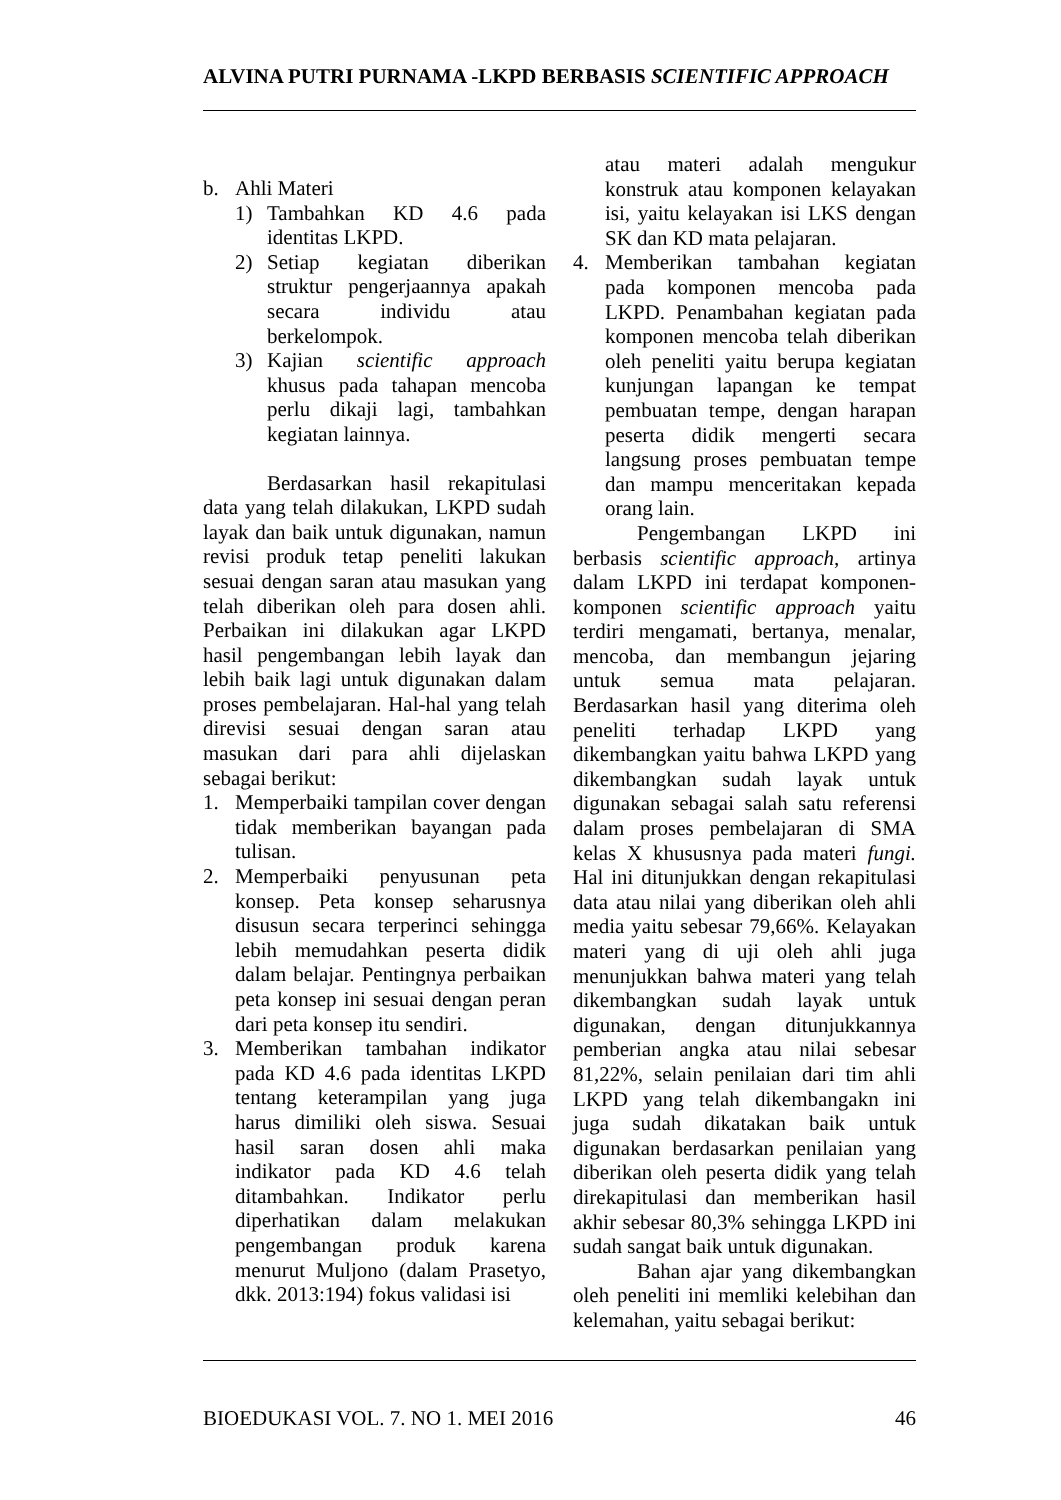ALVINA PUTRI PURNAMA -LKPD BERBASIS SCIENTIFIC APPROACH
b. Ahli Materi
1) Tambahkan KD 4.6 pada identitas LKPD.
2) Setiap kegiatan diberikan struktur pengerjaannya apakah secara individu atau berkelompok.
3) Kajian scientific approach khusus pada tahapan mencoba perlu dikaji lagi, tambahkan kegiatan lainnya.
Berdasarkan hasil rekapitulasi data yang telah dilakukan, LKPD sudah layak dan baik untuk digunakan, namun revisi produk tetap peneliti lakukan sesuai dengan saran atau masukan yang telah diberikan oleh para dosen ahli. Perbaikan ini dilakukan agar LKPD hasil pengembangan lebih layak dan lebih baik lagi untuk digunakan dalam proses pembelajaran. Hal-hal yang telah direvisi sesuai dengan saran atau masukan dari para ahli dijelaskan sebagai berikut:
1. Memperbaiki tampilan cover dengan tidak memberikan bayangan pada tulisan.
2. Memperbaiki penyusunan peta konsep. Peta konsep seharusnya disusun secara terperinci sehingga lebih memudahkan peserta didik dalam belajar. Pentingnya perbaikan peta konsep ini sesuai dengan peran dari peta konsep itu sendiri.
3. Memberikan tambahan indikator pada KD 4.6 pada identitas LKPD tentang keterampilan yang juga harus dimiliki oleh siswa. Sesuai hasil saran dosen ahli maka indikator pada KD 4.6 telah ditambahkan. Indikator perlu diperhatikan dalam melakukan pengembangan produk karena menurut Muljono (dalam Prasetyo, dkk. 2013:194) fokus validasi isi
atau materi adalah mengukur konstruk atau komponen kelayakan isi, yaitu kelayakan isi LKS dengan SK dan KD mata pelajaran.
4. Memberikan tambahan kegiatan pada komponen mencoba pada LKPD. Penambahan kegiatan pada komponen mencoba telah diberikan oleh peneliti yaitu berupa kegiatan kunjungan lapangan ke tempat pembuatan tempe, dengan harapan peserta didik mengerti secara langsung proses pembuatan tempe dan mampu menceritakan kepada orang lain.
Pengembangan LKPD ini berbasis scientific approach, artinya dalam LKPD ini terdapat komponen-komponen scientific approach yaitu terdiri mengamati, bertanya, menalar, mencoba, dan membangun jejaring untuk semua mata pelajaran. Berdasarkan hasil yang diterima oleh peneliti terhadap LKPD yang dikembangkan yaitu bahwa LKPD yang dikembangkan sudah layak untuk digunakan sebagai salah satu referensi dalam proses pembelajaran di SMA kelas X khususnya pada materi fungi. Hal ini ditunjukkan dengan rekapitulasi data atau nilai yang diberikan oleh ahli media yaitu sebesar 79,66%. Kelayakan materi yang di uji oleh ahli juga menunjukkan bahwa materi yang telah dikembangkan sudah layak untuk digunakan, dengan ditunjukkannya pemberian angka atau nilai sebesar 81,22%, selain penilaian dari tim ahli LKPD yang telah dikembangakn ini juga sudah dikatakan baik untuk digunakan berdasarkan penilaian yang diberikan oleh peserta didik yang telah direkapitulasi dan memberikan hasil akhir sebesar 80,3% sehingga LKPD ini sudah sangat baik untuk digunakan.
Bahan ajar yang dikembangkan oleh peneliti ini memliki kelebihan dan kelemahan, yaitu sebagai berikut:
BIOEDUKASI VOL. 7. NO 1. MEI 2016 46